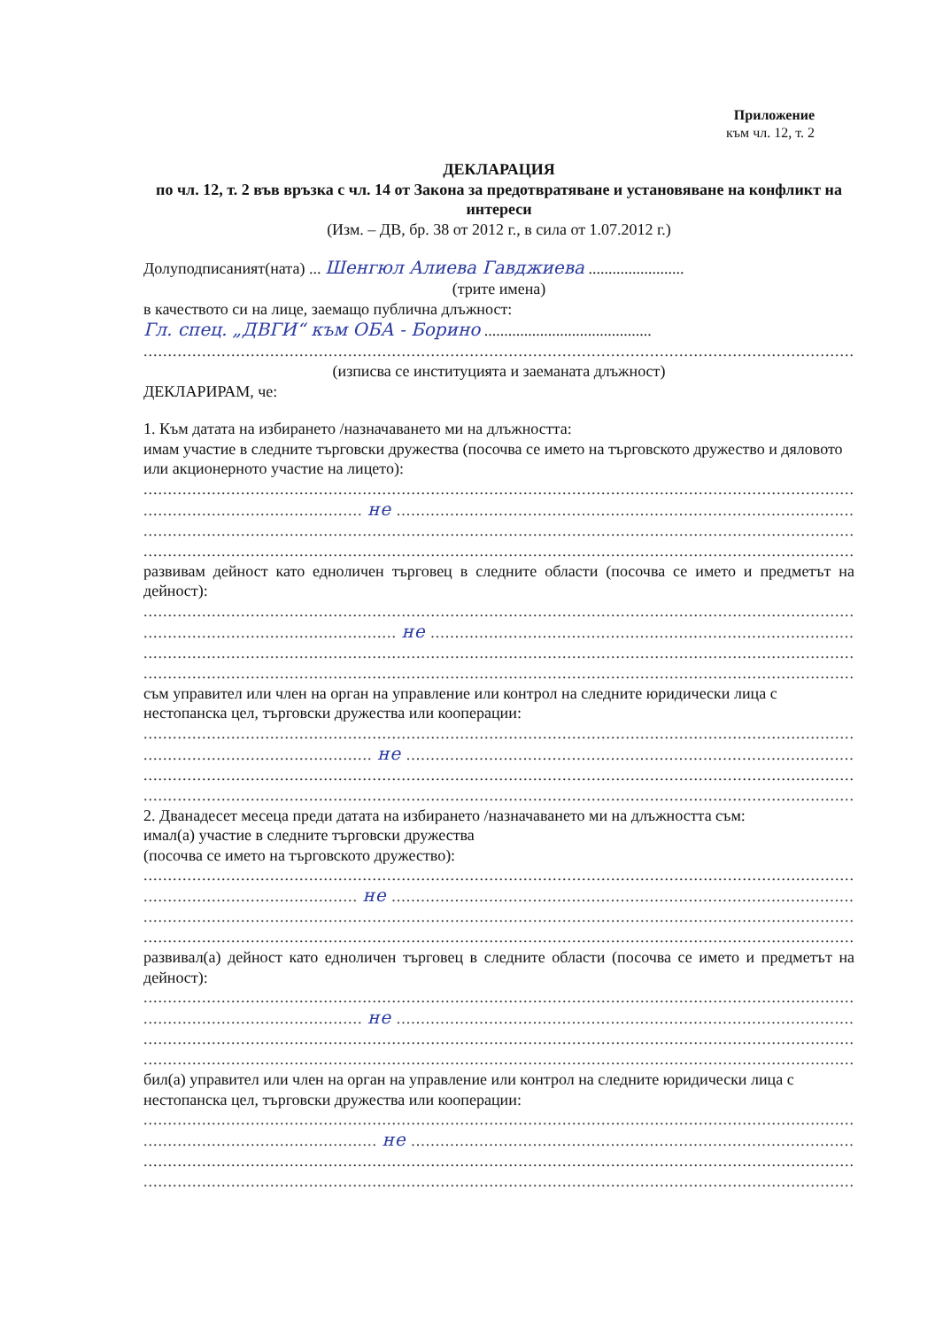Приложение
към чл. 12, т. 2
ДЕКЛАРАЦИЯ
по чл. 12, т. 2 във връзка с чл. 14 от Закона за предотвратяване и установяване на конфликт на интереси
(Изм. – ДВ, бр. 38 от 2012 г., в сила от 1.07.2012 г.)
Долуподписаният(ната) ... Шенгюл Алиева Гавджиева ........................
(трите имена)
в качеството си на лице, заемащо публична длъжност:
Гл. спец. „ДВГИ“ към ОБА - Борино ..........................................
........................................................................................................................................................
(изписва се институцията и заеманата длъжност)
ДЕКЛАРИРАМ, че:
1. Към датата на избирането /назначаването ми на длъжността:
имам участие в следните търговски дружества (посочва се името на търговското дружество и дяловото или акционерното участие на лицето):
........................................................................................................................................................
............................................. не ...............................................................................................
........................................................................................................................................................
......................................................................................................................................................;
развивам дейност като едноличен търговец в следните области (посочва се името и предметът на дейност):
........................................................................................................................................................
.................................................... не ........................................................................................
........................................................................................................................................................
......................................................................................................................................................;
съм управител или член на орган на управление или контрол на следните юридически лица с нестопанска цел, търговски дружества или кооперации:
........................................................................................................................................................
............................................... не .............................................................................................
........................................................................................................................................................
........................................................................................................................................................
2. Дванадесет месеца преди датата на избирането /назначаването ми на длъжността съм:
имал(а) участие в следните търговски дружества
(посочва се името на търговското дружество):
........................................................................................................................................................
............................................ не ................................................................................................
........................................................................................................................................................
......................................................................................................................................................;
развивал(а) дейност като едноличен търговец в следните области (посочва се името и предметът на дейност):
........................................................................................................................................................
............................................. не ...............................................................................................
........................................................................................................................................................
......................................................................................................................................................;
бил(а) управител или член на орган на управление или контрол на следните юридически лица с нестопанска цел, търговски дружества или кооперации:
........................................................................................................................................................
................................................ не ............................................................................................
........................................................................................................................................................
...................................................................................................................................................... .